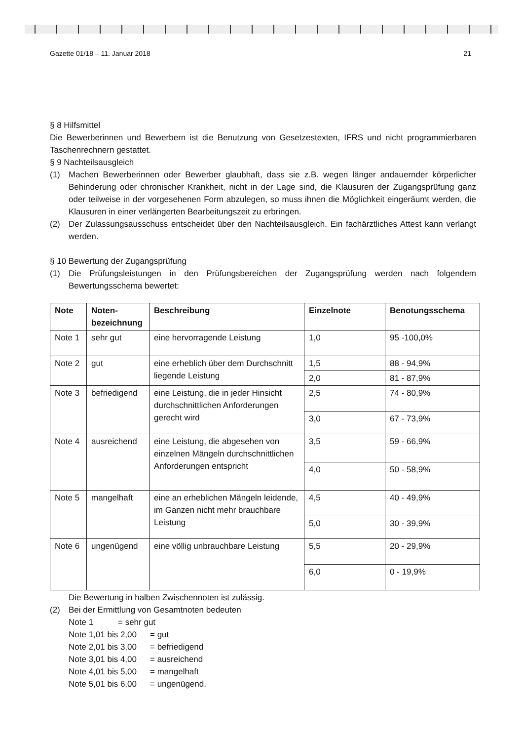Gazette 01/18 – 11. Januar 2018 21
§ 8 Hilfsmittel
Die Bewerberinnen und Bewerbern ist die Benutzung von Gesetzestexten, IFRS und nicht programmierbaren Taschenrechnern gestattet.
§ 9 Nachteilsausgleich
(1)
Machen Bewerberinnen oder Bewerber glaubhaft, dass sie z.B. wegen länger andauernder körperlicher Behinderung oder chronischer Krankheit, nicht in der Lage sind, die Klausuren der Zugangsprüfung ganz oder teilweise in der vorgesehenen Form abzulegen, so muss ihnen die Möglichkeit eingeräumt werden, die Klausuren in einer verlängerten Bearbeitungszeit zu erbringen.
(2)
Der Zulassungsausschuss entscheidet über den Nachteilsausgleich. Ein fachärztliches Attest kann verlangt werden.
§ 10 Bewertung der Zugangsprüfung
(1)
Die Prüfungsleistungen in den Prüfungsbereichen der Zugangsprüfung werden nach folgendem Bewertungsschema bewertet:
| Note | Noten- bezeichnung | Beschreibung | Einzelnote | Benotungsschema |
| --- | --- | --- | --- | --- |
| Note 1 | sehr gut | eine hervorragende Leistung | 1,0 | 95 -100,0% |
| Note 2 | gut | eine erheblich über dem Durchschnitt liegende Leistung | 1,5 | 88 - 94,9% |
| | | | 2,0 | 81 - 87,9% |
| Note 3 | befriedigend | eine Leistung, die in jeder Hinsicht durchschnittlichen Anforderungen gerecht wird | 2,5 | 74 - 80,9% |
| | | | 3,0 | 67 - 73,9% |
| Note 4 | ausreichend | eine Leistung, die abgesehen von einzelnen Mängeln durchschnittlichen Anforderungen entspricht | 3,5 | 59 - 66,9% |
| | | | 4,0 | 50 - 58,9% |
| Note 5 | mangelhaft | eine an erheblichen Mängeln leidende, im Ganzen nicht mehr brauchbare Leistung | 4,5 | 40 - 49,9% |
| | | | 5,0 | 30 - 39,9% |
| Note 6 | ungenügend | eine völlig unbrauchbare Leistung | 5,5 | 20 - 29,9% |
| | | | 6,0 | 0 - 19,9% |
Die Bewertung in halben Zwischennoten ist zulässig.
(2) Bei der Ermittlung von Gesamtnoten bedeuten
Note 1 = sehr gut
Note 1,01 bis 2,00 = gut
Note 2,01 bis 3,00 = befriedigend
Note 3,01 bis 4,00 = ausreichend
Note 4,01 bis 5,00 = mangelhaft
Note 5,01 bis 6,00 = ungenügend.